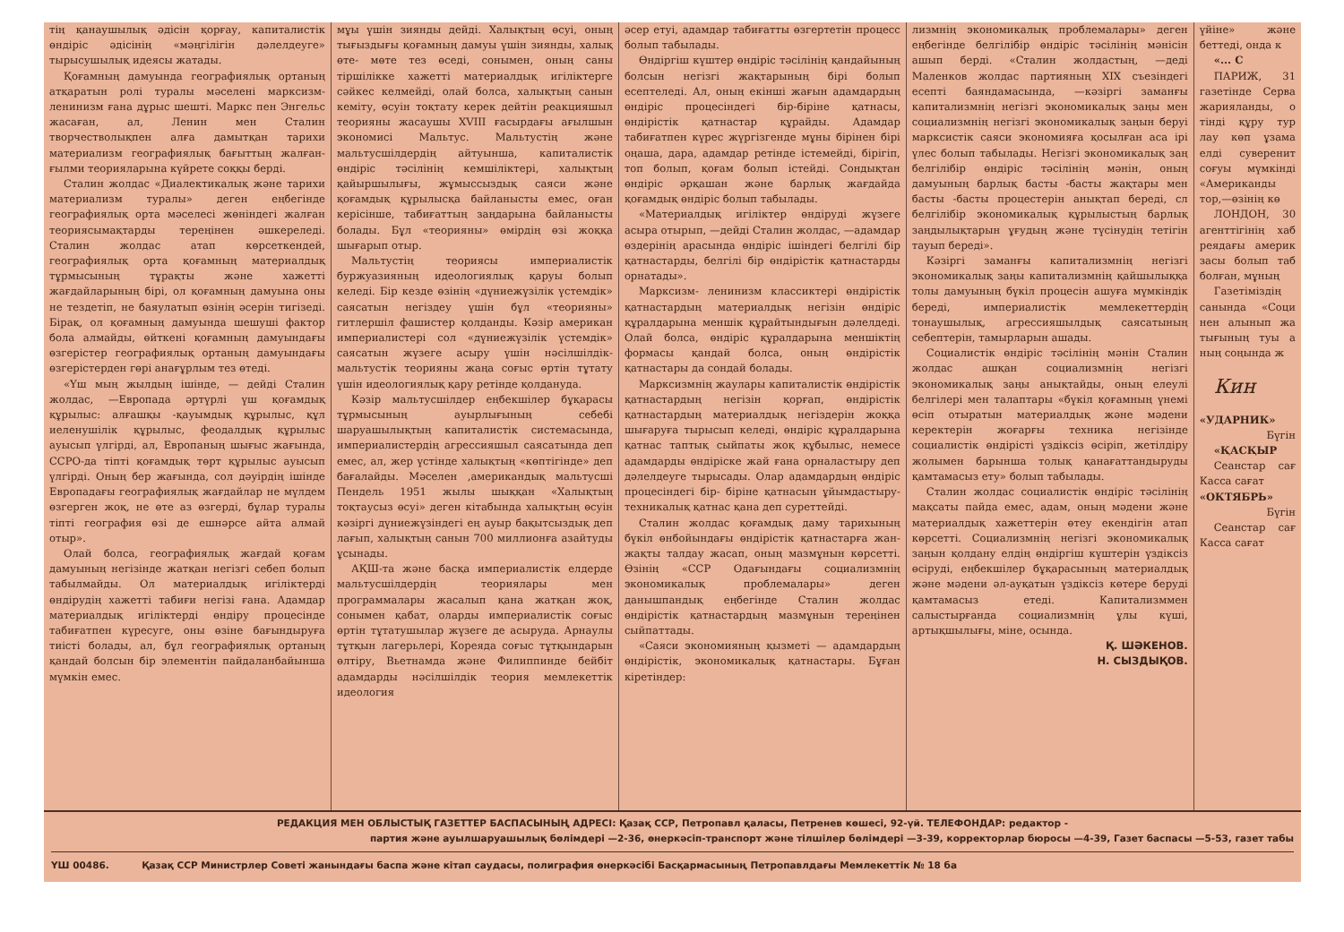тің қанаушылық әдісін қорғау, капиталистік өндіріс әдісінің «мәңгілігін дәлелдеуге» тырысушылық идеясы жатады.
Қоғамның дамуында географиялық ортаның атқаратын ролі туралы мәселені марксизм- ленинизм ғана дұрыс шешті. Маркс пен Энгельс жасаған, ал, Ленин мен Сталин творчестволықпен алға дамытқан тарихи материализм географиялық бағыттың жалған- ғылми теорияларына күйрете соққы берді.
Сталин жолдас «Диалектикалық және тарихи материализм туралы» деген еңбегінде географиялық орта мәселесі жөніндегі жалған теориясымақтарды тереңінен әшкереледі. Сталин жолдас атап көрсеткендей, географиялық орта қоғамның материалдық тұрмысының тұрақты және хажетті жағдайларының бірі, ол қоғамның дамуына оны не тездетіп, не баяулатып өзінің әсерін тигізеді. Бірақ, ол қоғамның дамуында шешуші фактор бола алмайды, өйткені қоғамның дамуындағы өзгерістер географиялық ортаның дамуындағы өзгерістерден гөрі анағұрлым тез өтеді.
«Үш мың жылдың ішінде, — дейді Сталин жолдас, —Европада әртүрлі үш қоғамдық құрылыс: алғашқы -қауымдық құрылыс, құл иеленушілік құрылыс, феодалдық құрылыс ауысып үлгірді, ал, Европаның шығыс жағында, ССРО-да тіпті қоғамдық төрт құрылыс ауысып үлгірді. Оның бер жағында, сол дәуірдің ішінде Европадағы географиялық жағдайлар не мүлдем өзгерген жоқ, не өте аз өзгерді, бұлар туралы тіпті география өзі де ешнәрсе айта алмай отыр».
Олай болса, географиялық жағдай қоғам дамуының негізінде жатқан негізгі себеп болып табылмайды. Ол материалдық игіліктерді өндірудің хажетті табиғи негізі ғана. Адамдар материалдық игіліктерді өндіру процесінде табиғатпен күресуге, оны өзіне бағындыруға тиісті болады, ал, бұл географиялық ортаның қандай болсын бір элементін пайдаланбайынша мүмкін емес.
мұы үшін зиянды дейді. Халықтың өсуі, оның тығыздығы қоғамның дамуы үшін зиянды, халық өте- мөте тез өседі, сонымен, оның саны тіршілікке хажетті материалдық игіліктерге сәйкес келмейді, олай болса, халықтың санын кеміту, өсуін тоқтату керек дейтін реакцияшыл теорияны жасаушы XVIII ғасырдағы ағылшын экономисі Мальтус. Мальтустің және мальтусшілдердің айтуынша, капиталистік өндіріс тәсілінің кемшіліктері, халықтың қайыршылығы, жұмыссыздық саяси және қоғамдық құрылысқа байланысты емес, оған керісінше, табиғаттың заңдарына байланысты болады. Бұл «теорияны» өмірдің өзі жоққа шығарып отыр.
Мальтустің теориясы империалистік буржуазияның идеологиялық қаруы болып келеді. Бір кезде өзінің «дүниежүзілік үстемдік» саясатын негіздеу үшін бұл «теорияны» гитлершіл фашистер қолданды. Кәзір американ империалистері сол «дүниежүзілік үстемдік» саясатын жүзеге асыру үшін нәсілшілдік-мальтустік теорияны жаңа соғыс өртін тұтату үшін идеологиялық қару ретінде қолдануда.
Кәзір мальтусшілдер еңбекшілер бұқарасы тұрмысының ауырлығының себебі шаруашылықтың капиталистік системасында, империалистердің агрессияшыл саясатында деп емес, ал, жер үстінде халықтың «көптігінде» деп бағалайды. Мәселен ,американдық мальтусші Пендель 1951 жылы шыққан «Халықтың тоқтаусыз өсуі» деген кітабында халықтың өсуін кәзіргі дүниежүзіндегі ең ауыр бақытсыздық деп лағып, халықтың санын 700 миллионға азайтуды ұсынады.
АҚШ-та және басқа империалистік елдерде мальтусшілдердің теориялары мен программалары жасалып қана жатқан жоқ, сонымен қабат, оларды империалистік соғыс өртін тұтатушылар жүзеге де асыруда. Арнаулы тұтқын лагерьлері, Кореяда соғыс тұтқындарын өлтіру, Вьетнамда және Филиппинде бейбіт адамдарды нәсілшілдік теория мемлекеттік идеология
әсер етуі, адамдар табиғатты өзгертетін процесс болып табылады.
Өндіргіш күштер өндіріс тәсілінің қандайының болсын негізгі жақтарының бірі болып есептеледі. Ал, оның екінші жағын адамдардың өндіріс процесіндегі бір-біріне қатнасы, өндірістік қатнастар құрайды. Адамдар табиғатпен күрес жүргізгенде мұны бірінен бірі оңаша, дара, адамдар ретінде істемейді, бірігіп, топ болып, қоғам болып істейді. Сондықтан өндіріс әрқашан және барлық жағдайда қоғамдық өндіріс болып табылады.
«Материалдық игіліктер өндіруді жүзеге асыра отырып, —дейді Сталин жолдас, —адамдар өздерінің арасында өндіріс ішіндегі белгілі бір қатнастарды, белгілі бір өндірістік қатнастарды орнатады».
Марксизм- ленинизм классиктері өндірістік қатнастардың материалдық негізін өндіріс құралдарына меншік құрайтындығын дәлелдеді. Олай болса, өндіріс құралдарына меншіктің формасы қандай болса, оның өндірістік қатнастары да сондай болады.
Марксизмнің жаулары капиталистік өндірістік қатнастардың негізін қорғап, өндірістік қатнастардың материалдық негіздерін жоққа шығаруға тырысып келеді, өндіріс құралдарына қатнас таптық сыйпаты жоқ құбылыс, немесе адамдарды өндіріске жай ғана орналастыру деп дәлелдеуге тырысады. Олар адамдардың өндіріс процесіндегі бір- біріне қатнасын ұйымдастыру- техникалық қатнас қана деп суреттейді.
Сталин жолдас қоғамдық даму тарихының бүкіл өнбойындағы өндірістік қатнастарға жан- жақты талдау жасап, оның мазмұнын көрсетті. Өзінің «ССР Одағындағы социализмнің экономикалық проблемалары» деген данышпандық еңбегінде Сталин жолдас өндірістік қатнастардың мазмұнын тереңінен сыйпаттады.
«Саяси экономияның қызметі — адамдардың өндірістік, экономикалық қатнастары. Бұған кіретіндер:
лизмнің экономикалық проблемалары» деген еңбегінде белгілібір өндіріс тәсілінің мәнісін ашып берді. «Сталин жолдастың, —деді Маленков жолдас партияның XIX съезіндегі есепті баяндамасында, —кәзіргі заманғы капитализмнің негізгі экономикалық заңы мен социализмнің негізгі экономикалық заңын беруі марксистік саяси экономияға қосылған аса ірі үлес болып табылады. Негізгі экономикалық заң белгілібір өндіріс тәсілінің мәнін, оның дамуының барлық басты -басты жақтары мен басты -басты процестерін анықтап береді, сл белгілібір экономикалық құрылыстың барлық заңдылықтарын ұғудың және түсінудің тетігін тауып береді».
Кәзіргі заманғы капитализмнің негізгі экономикалық заңы капитализмнің қайшылыққа толы дамуының бүкіл процесін ашуға мүмкіндік береді, империалистік мемлекеттердің тонаушылық, агрессияшылдық саясатының себептерін, тамырларын ашады.
Социалистік өндіріс тәсілінің мәнін Сталин жолдас ашқан социализмнің негізгі экономикалық заңы анықтайды, оның елеулі белгілері мен талаптары «бүкіл қоғамның үнемі өсіп отыратын материалдық және мәдени керектерін жоғарғы техника негізінде социалистік өндірісті үздіксіз өсіріп, жетілдіру жолымен барынша толық қанағаттандыруды қамтамасыз ету» болып табылады.
Сталин жолдас социалистік өндіріс тәсілінің мақсаты пайда емес, адам, оның мәдени және материалдық хажеттерін өтеу екендігін атап көрсетті. Социализмнің негізгі экономикалық заңын қолдану елдің өндіргіш күштерін үздіксіз өсіруді, еңбекшілер бұқарасының материалдық және мәдени әл-ауқатын үздіксіз көтере беруді қамтамасыз етеді. Капитализммен салыстырғанда социализмнің ұлы күші, артықшылығы, міне, осында.
Қ. ШӘКЕНОВ.
Н. СЫЗДЫҚОВ.
үйіне» және беттеді, онда к
«... С
ПАРИЖ, 31 газетінде Серва жарияланды, о тінді құру тур лау көп ұзама елді суверенит соғуы мүмкінді «Американды тор,—өзінің кө
ЛОНДОН, 30 агенттігінің хаб реядағы америк засы болып таб болған, мұның
Газетіміздің санында «Соци нен алынып жа тығының туы а ның соңында ж
Кин
«УДАРНИК»
Бүгін
«ҚАСҚЫР
Сеанстар сағ Касса сағат
«ОКТЯБРЬ»
Бүгін
Сеанстар сағ Касса сағат
РЕДАКЦИЯ МЕН ОБЛЫСТЫҚ ГАЗЕТТЕР БАСПАСЫНЫҢ АДРЕСІ: Қазақ ССР, Петропавл қаласы, Петренев көшесі, 92-үй. ТЕЛЕФОНДАР: редактор -
партия және ауылшаруашылық бөлімдері —2-36, өнеркәсіп-транспорт және тілшілер бөлімдері —3-39, корректорлар бюросы —4-39, Газет баспасы —5-53, газет табы
ҮШ 00486. Қазақ ССР Министрлер Советі жанындағы баспа және кітап саудасы, полиграфия өнеркәсібі Басқармасының Петропавлдағы Мемлекеттік № 18 ба